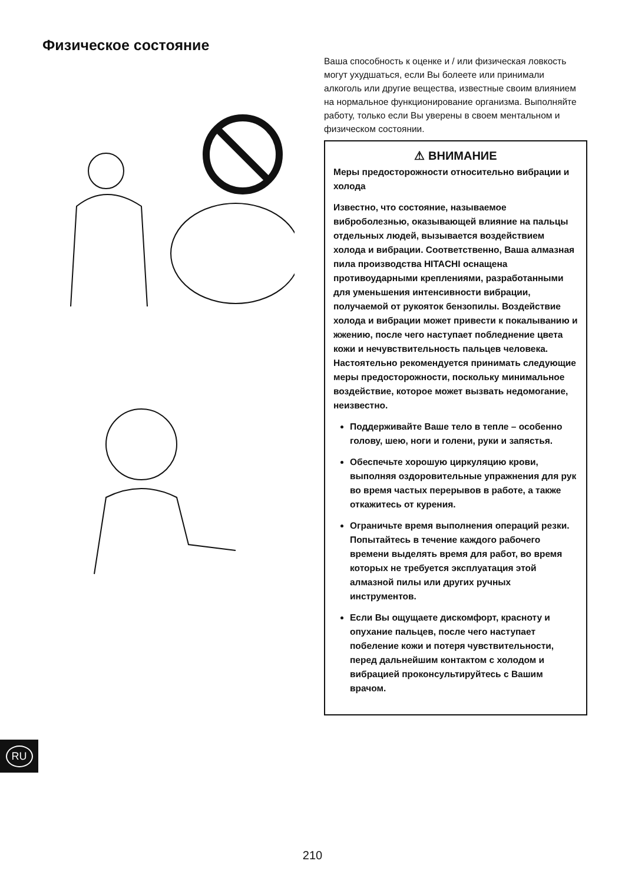Физическое состояние
Ваша способность к оценке и / или физическая ловкость могут ухудшаться, если Вы болеете или принимали алкоголь или другие вещества, известные своим влиянием на нормальное функционирование организма. Выполняйте работу, только если Вы уверены в своем ментальном и физическом состоянии.
⚠ ВНИМАНИЕ
Меры предосторожности относительно вибрации и холода
Известно, что состояние, называемое виброболезнью, оказывающей влияние на пальцы отдельных людей, вызывается воздействием холода и вибрации. Соответственно, Ваша алмазная пила производства HITACHI оснащена противоударными креплениями, разработанными для уменьшения интенсивности вибрации, получаемой от рукояток бензопилы. Воздействие холода и вибрации может привести к покалыванию и жжению, после чего наступает побледнение цвета кожи и нечувствительность пальцев человека. Настоятельно рекомендуется принимать следующие меры предосторожности, поскольку минимальное воздействие, которое может вызвать недомогание, неизвестно.
Поддерживайте Ваше тело в тепле – особенно голову, шею, ноги и голени, руки и запястья.
Обеспечьте хорошую циркуляцию крови, выполняя оздоровительные упражнения для рук во время частых перерывов в работе, а также откажитесь от курения.
Ограничьте время выполнения операций резки. Попытайтесь в течение каждого рабочего времени выделять время для работ, во время которых не требуется эксплуатация этой алмазной пилы или других ручных инструментов.
Если Вы ощущаете дискомфорт, красноту и опухание пальцев, после чего наступает побеление кожи и потеря чувствительности, перед дальнейшим контактом с холодом и вибрацией проконсультируйтесь с Вашим врачом.
RU
210